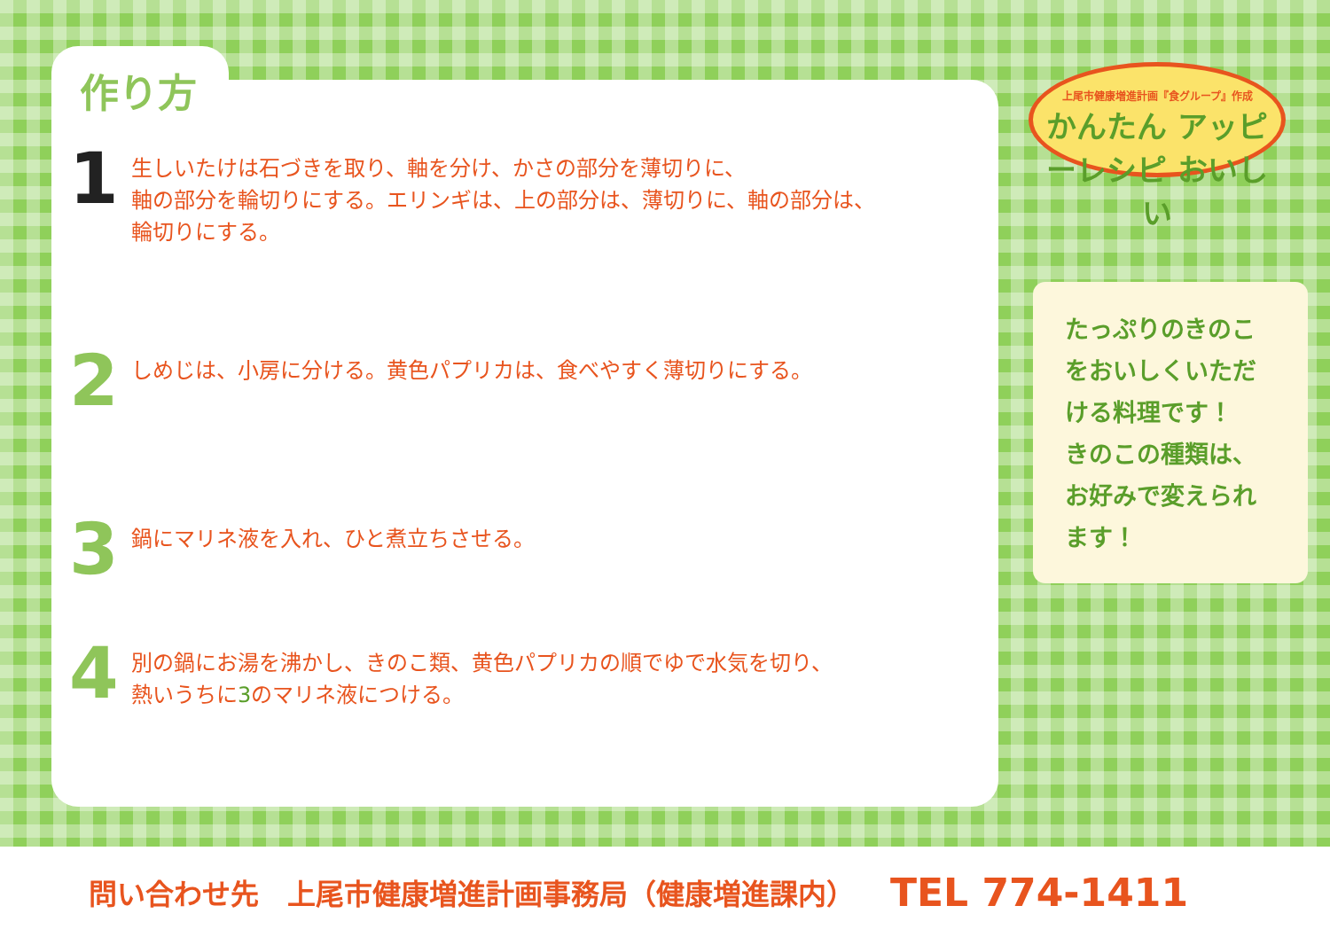上尾市健康増進計画『食グループ』作成
かんたん アッピーレシピ おいしい
作り方
1
生しいたけは石づきを取り、軸を分け、かさの部分を薄切りに、
軸の部分を輪切りにする。エリンギは、上の部分は、薄切りに、軸の部分は、
輪切りにする。
2
しめじは、小房に分ける。黄色パプリカは、食べやすく薄切りにする。
3
鍋にマリネ液を入れ、ひと煮立ちさせる。
4
別の鍋にお湯を沸かし、きのこ類、黄色パプリカの順でゆで水気を切り、
熱いうちに3のマリネ液につける。
たっぷりのきのこをおいしくいただける料理です！
きのこの種類は、お好みで変えられます！
問い合わせ先　上尾市健康増進計画事務局（健康増進課内） TEL 774-1411